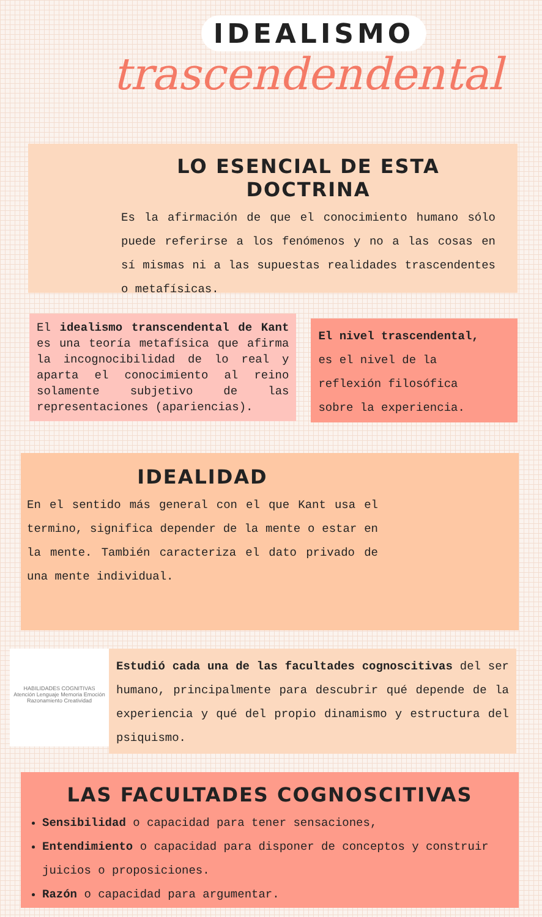IDEALISMO
trascendendental
LO ESENCIAL DE ESTA DOCTRINA
Es la afirmación de que el conocimiento humano sólo puede referirse a los fenómenos y no a las cosas en sí mismas ni a las supuestas realidades trascendentes o metafísicas.
El idealismo transcendental de Kant es una teoría metafísica que afirma la incognocibilidad de lo real y aparta el conocimiento al reino solamente subjetivo de las representaciones (apariencias).
El nivel trascendental,
es el nivel de la
reflexión filosófica
sobre la experiencia.
IDEALIDAD
En el sentido más general con el que Kant usa el termino, significa depender de la mente o estar en la mente. También caracteriza el dato privado de una mente individual.
HABILIDADES COGNITIVAS
Atención Lenguaje Memoria Emoción Razonamiento Creatividad
Estudió cada una de las facultades cognoscitivas del ser humano, principalmente para descubrir qué depende de la experiencia y qué del propio dinamismo y estructura del psiquismo.
LAS FACULTADES COGNOSCITIVAS
Sensibilidad o capacidad para tener sensaciones,
Entendimiento o capacidad para disponer de conceptos y construir juicios o proposiciones.
Razón o capacidad para argumentar.